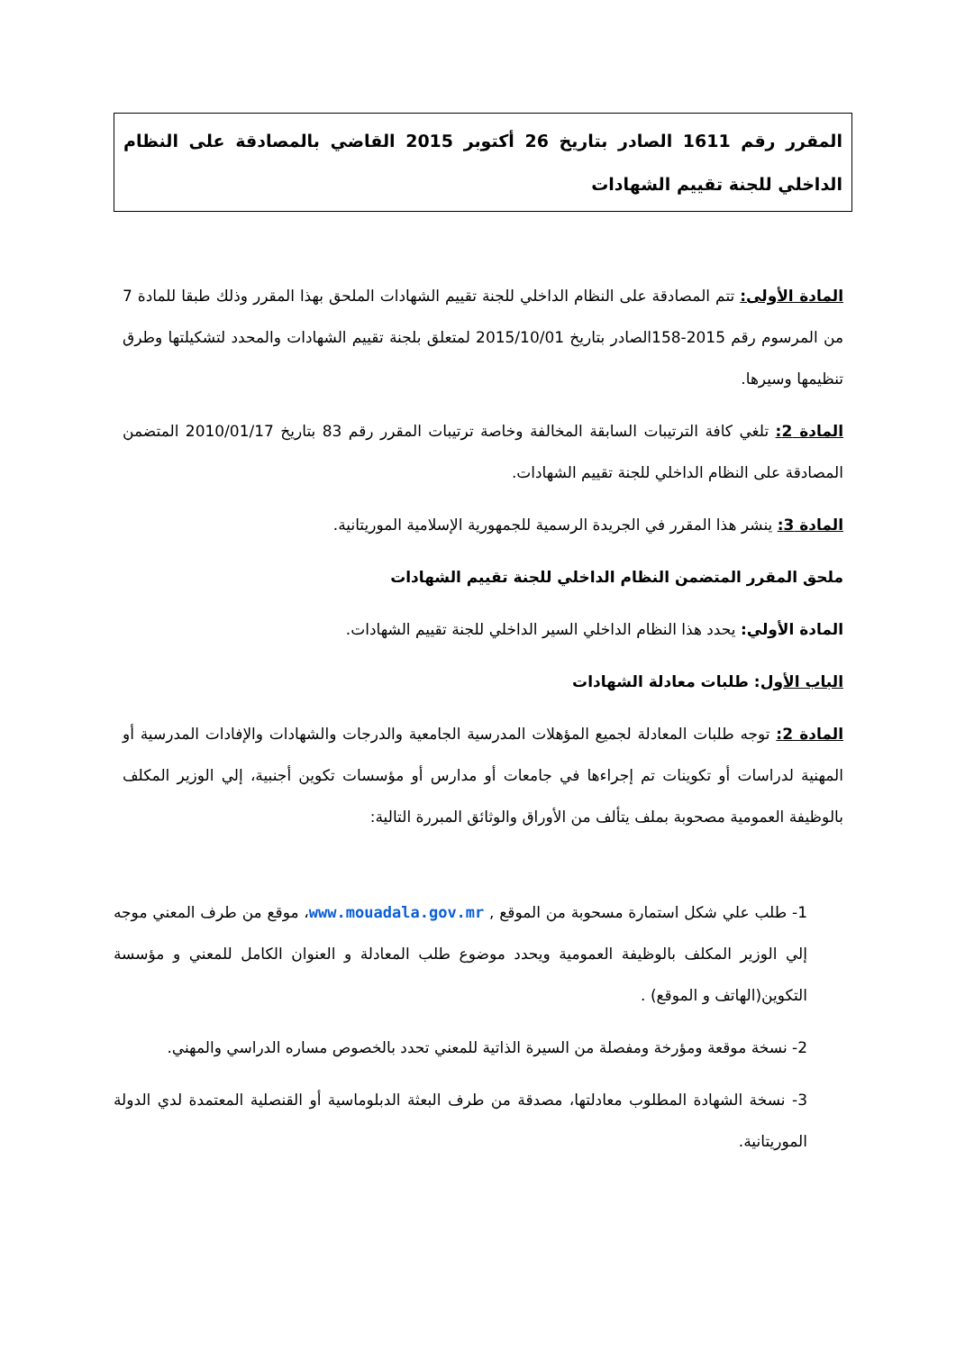المقرر رقم 1611 الصادر بتاريخ 26 أكتوبر 2015 القاضي بالمصادقة على النظام الداخلي للجنة تقييم الشهادات
المادة الأولى: تتم المصادقة على النظام الداخلي للجنة تقييم الشهادات الملحق بهذا المقرر وذلك طبقا للمادة 7 من المرسوم رقم 2015-158الصادر بتاريخ 2015/10/01 لمتعلق بلجنة تقييم الشهادات والمحدد لتشكيلتها وطرق تنظيمها وسيرها.
المادة 2: تلغي كافة الترتيبات السابقة المخالفة وخاصة ترتيبات المقرر رقم 83 بتاريخ 2010/01/17 المتضمن المصادقة على النظام الداخلي للجنة تقييم الشهادات.
المادة 3: ينشر هذا المقرر في الجريدة الرسمية للجمهورية الإسلامية الموريتانية.
ملحق المقرر المتضمن النظام الداخلي للجنة تقييم الشهادات
المادة الأولي: يحدد هذا النظام الداخلي السير الداخلي للجنة تقييم الشهادات.
الباب الأول: طلبات معادلة الشهادات
المادة 2: توجه طلبات المعادلة لجميع المؤهلات المدرسية الجامعية والدرجات والشهادات والإفادات المدرسية أو المهنية لدراسات أو تكوينات تم إجراءها في جامعات أو مدارس أو مؤسسات تكوين أجنبية، إلي الوزير المكلف بالوظيفة العمومية مصحوبة بملف يتألف من الأوراق والوثائق المبررة التالية:
1- طلب علي شكل استمارة مسحوبة من الموقع , www.mouadala.gov.mr، موقع من طرف المعني موجه إلي الوزير المكلف بالوظيفة العمومية ويحدد موضوع طلب المعادلة و العنوان الكامل للمعني و مؤسسة التكوين(الهاتف و الموقع) .
2- نسخة موقعة ومؤرخة ومفصلة من السيرة الذاتية للمعني تحدد بالخصوص مساره الدراسي والمهني.
3- نسخة الشهادة المطلوب معادلتها، مصدقة من طرف البعثة الدبلوماسية أو القنصلية المعتمدة لدي الدولة الموريتانية.